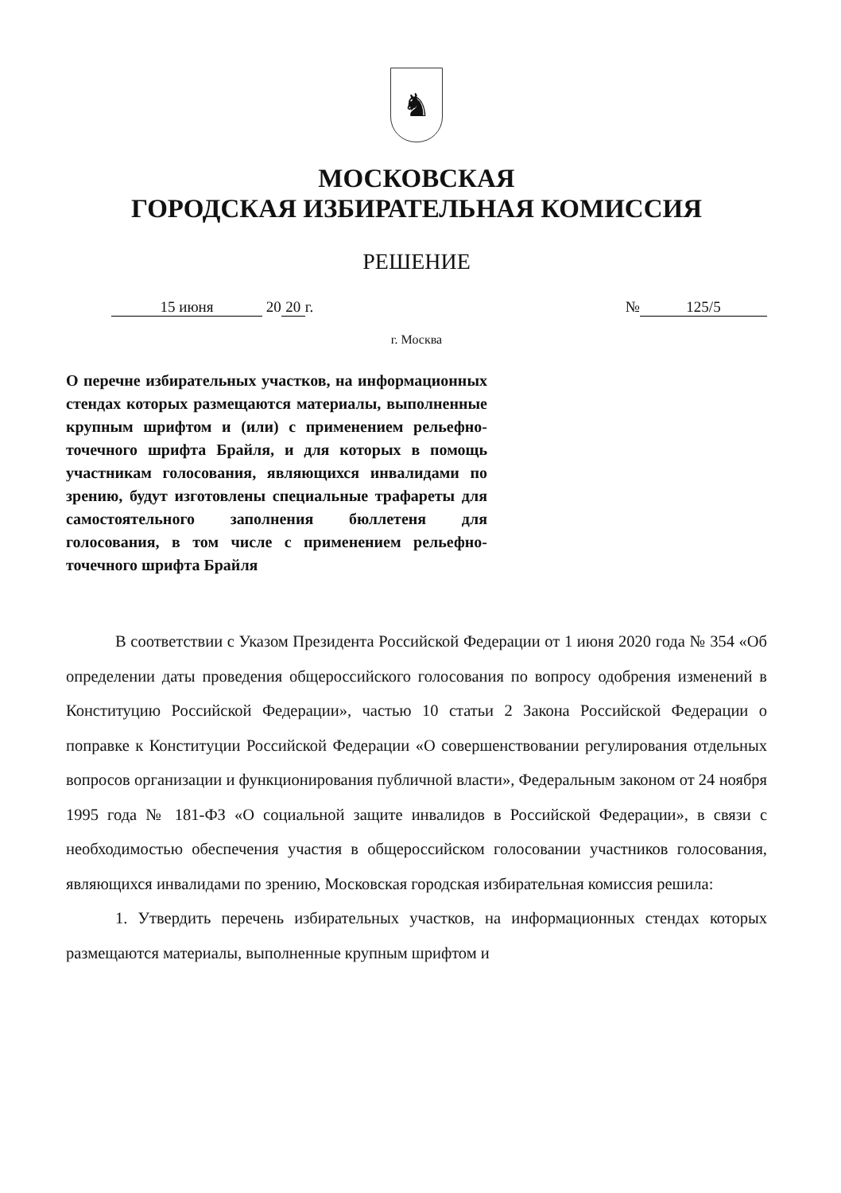♞
МОСКОВСКАЯ
ГОРОДСКАЯ ИЗБИРАТЕЛЬНАЯ КОМИССИЯ
РЕШЕНИЕ
15 июня 20 20 г. № 125/5
г. Москва
О перечне избирательных участков, на информационных стендах которых размещаются материалы, выполненные крупным шрифтом и (или) с применением рельефно-точечного шрифта Брайля, и для которых в помощь участникам голосования, являющихся инвалидами по зрению, будут изготовлены специальные трафареты для самостоятельного заполнения бюллетеня для голосования, в том числе с применением рельефно-точечного шрифта Брайля
В соответствии с Указом Президента Российской Федерации от 1 июня 2020 года № 354 «Об определении даты проведения общероссийского голосования по вопросу одобрения изменений в Конституцию Российской Федерации», частью 10 статьи 2 Закона Российской Федерации о поправке к Конституции Российской Федерации «О совершенствовании регулирования отдельных вопросов организации и функционирования публичной власти», Федеральным законом от 24 ноября 1995 года № 181-ФЗ «О социальной защите инвалидов в Российской Федерации», в связи с необходимостью обеспечения участия в общероссийском голосовании участников голосования, являющихся инвалидами по зрению, Московская городская избирательная комиссия решила:
1. Утвердить перечень избирательных участков, на информационных стендах которых размещаются материалы, выполненные крупным шрифтом и